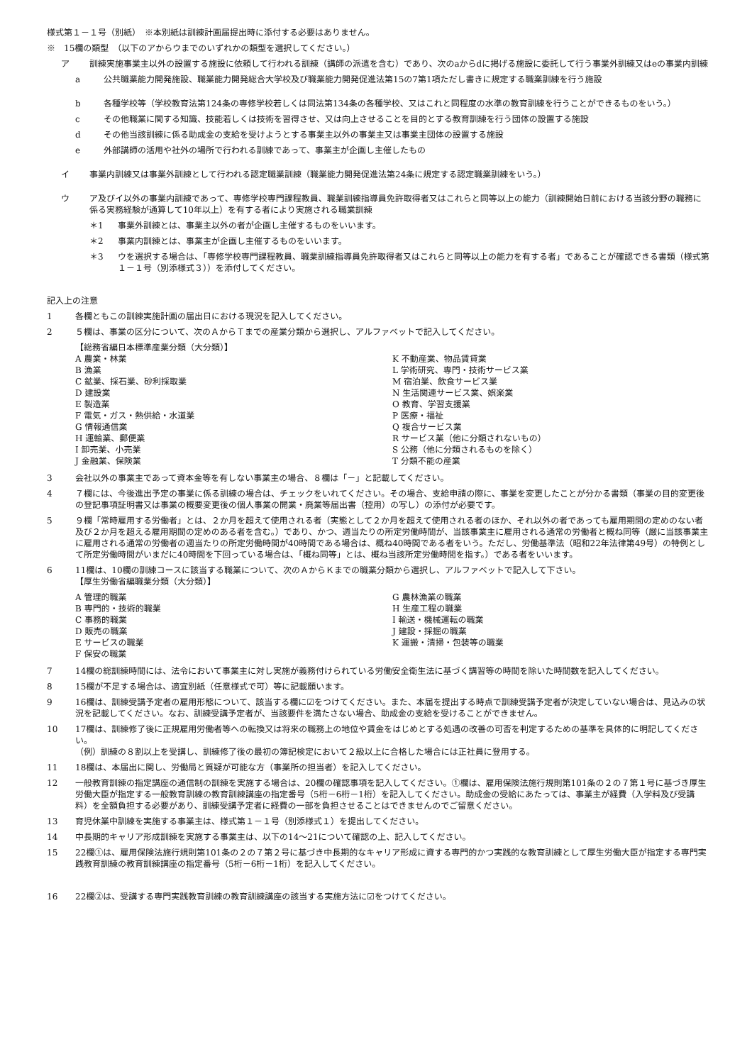様式第１－１号（別紙）　※本別紙は訓練計画届提出時に添付する必要はありません。
※　15欄の類型　（以下のアからウまでのいずれかの類型を選択してください。）
ア 訓練実施事業主以外の設置する施設に依頼して行われる訓練（講師の派遣を含む）であり、次のaからdに掲げる施設に委託して行う事業外訓練又はeの事業内訓練
a 公共職業能力開発施設、職業能力開発総合大学校及び職業能力開発促進法第15の7第1項ただし書きに規定する職業訓練を行う施設
b 各種学校等（学校教育法第124条の専修学校若しくは同法第134条の各種学校、又はこれと同程度の水準の教育訓練を行うことができるものをいう。）
c その他職業に関する知識、技能若しくは技術を習得させ、又は向上させることを目的とする教育訓練を行う団体の設置する施設
d その他当該訓練に係る助成金の支給を受けようとする事業主以外の事業主又は事業主団体の設置する施設
e 外部講師の活用や社外の場所で行われる訓練であって、事業主が企画し主催したもの
イ 事業内訓練又は事業外訓練として行われる認定職業訓練（職業能力開発促進法第24条に規定する認定職業訓練をいう。）
ウ ア及びイ以外の事業内訓練であって、専修学校専門課程教員、職業訓練指導員免許取得者又はこれらと同等以上の能力（訓練開始日前における当該分野の職務に係る実務経験が通算して10年以上）を有する者により実施される職業訓練
＊1 事業外訓練とは、事業主以外の者が企画し主催するものをいいます。
＊2 事業内訓練とは、事業主が企画し主催するものをいいます。
＊3 ウを選択する場合は、「専修学校専門課程教員、職業訓練指導員免許取得者又はこれらと同等以上の能力を有する者」であることが確認できる書類（様式第１－１号（別添様式３））を添付してください。
記入上の注意
1 各欄ともこの訓練実施計画の届出日における現況を記入してください。
2 ５欄は、事業の区分について、次のＡからＴまでの産業分類から選択し、アルファベットで記入してください。
【総務省編日本標準産業分類（大分類）】
A 農業・林業
B 漁業
C 鉱業、採石業、砂利採取業
D 建設業
E 製造業
F 電気・ガス・熱供給・水道業
G 情報通信業
H 運輸業、郵便業
I 卸売業、小売業
J 金融業、保険業
K 不動産業、物品賃貸業
L 学術研究、専門・技術サービス業
M 宿泊業、飲食サービス業
N 生活関連サービス業、娯楽業
O 教育、学習支援業
P 医療・福祉
Q 複合サービス業
R サービス業（他に分類されないもの）
S 公務（他に分類されるものを除く）
T 分類不能の産業
3 会社以外の事業主であって資本金等を有しない事業主の場合、８欄は「－」と記載してください。
4 ７欄には、今後進出予定の事業に係る訓練の場合は、チェックをいれてください。その場合、支給申請の際に、事業を変更したことが分かる書類（事業の目的変更後の登記事項証明書又は事業の概要変更後の個人事業の開業・廃業等届出書（控用）の写し）の添付が必要です。
5 ９欄「常時雇用する労働者」とは、２か月を超えて使用される者（実態として２か月を超えて使用される者のほか、それ以外の者であっても雇用期間の定めのない者及び２か月を超える雇用期間の定めのある者を含む。）であり、かつ、週当たりの所定労働時間が、当該事業主に雇用される通常の労働者と概ね同等（厳に当該事業主に雇用される通常の労働者の週当たりの所定労働時間が40時間である場合は、概ね40時間である者をいう。ただし、労働基準法（昭和22年法律第49号）の特例として所定労働時間がいまだに40時間を下回っている場合は、「概ね同等」とは、概ね当該所定労働時間を指す。）である者をいいます。
6 11欄は、10欄の訓練コースに該当する職業について、次のＡからＫまでの職業分類から選択し、アルファベットで記入して下さい。
【厚生労働省編職業分類（大分類）】
A 管理的職業
B 専門的・技術的職業
C 事務的職業
D 販売の職業
E サービスの職業
F 保安の職業
G 農林漁業の職業
H 生産工程の職業
I 輸送・機械運転の職業
J 建設・採掘の職業
K 運搬・清掃・包装等の職業
7 14欄の総訓練時間には、法令において事業主に対し実施が義務付けられている労働安全衛生法に基づく講習等の時間を除いた時間数を記入してください。
8 15欄が不足する場合は、適宜別紙（任意様式で可）等に記載願います。
9 16欄は、訓練受講予定者の雇用形態について、該当する欄に☑をつけてください。また、本届を提出する時点で訓練受講予定者が決定していない場合は、見込みの状況を記載してください。なお、訓練受講予定者が、当該要件を満たさない場合、助成金の支給を受けることができません。
10 17欄は、訓練修了後に正規雇用労働者等への転換又は将来の職務上の地位や賃金をはじめとする処遇の改善の可否を判定するための基準を具体的に明記してください。
（例）訓練の８割以上を受講し、訓練修了後の最初の簿記検定において２級以上に合格した場合には正社員に登用する。
11 18欄は、本届出に関し、労働局と質疑が可能な方（事業所の担当者）を記入してください。
12 一般教育訓練の指定講座の通信制の訓練を実施する場合は、20欄の確認事項を記入してください。①欄は、雇用保険法施行規則第101条の２の７第１号に基づき厚生労働大臣が指定する一般教育訓練の教育訓練講座の指定番号（5桁－6桁－1桁）を記入してください。助成金の受給にあたっては、事業主が経費（入学料及び受講料）を全額負担する必要があり、訓練受講予定者に経費の一部を負担させることはできませんのでご留意ください。
13 育児休業中訓練を実施する事業主は、様式第１－１号（別添様式１）を提出してください。
14 中長期的キャリア形成訓練を実施する事業主は、以下の14～21について確認の上、記入してください。
15 22欄①は、雇用保険法施行規則第101条の２の７第２号に基づき中長期的なキャリア形成に資する専門的かつ実践的な教育訓練として厚生労働大臣が指定する専門実践教育訓練の教育訓練講座の指定番号（5桁－6桁－1桁）を記入してください。
16 22欄②は、受講する専門実践教育訓練の教育訓練講座の該当する実施方法に☑をつけてください。